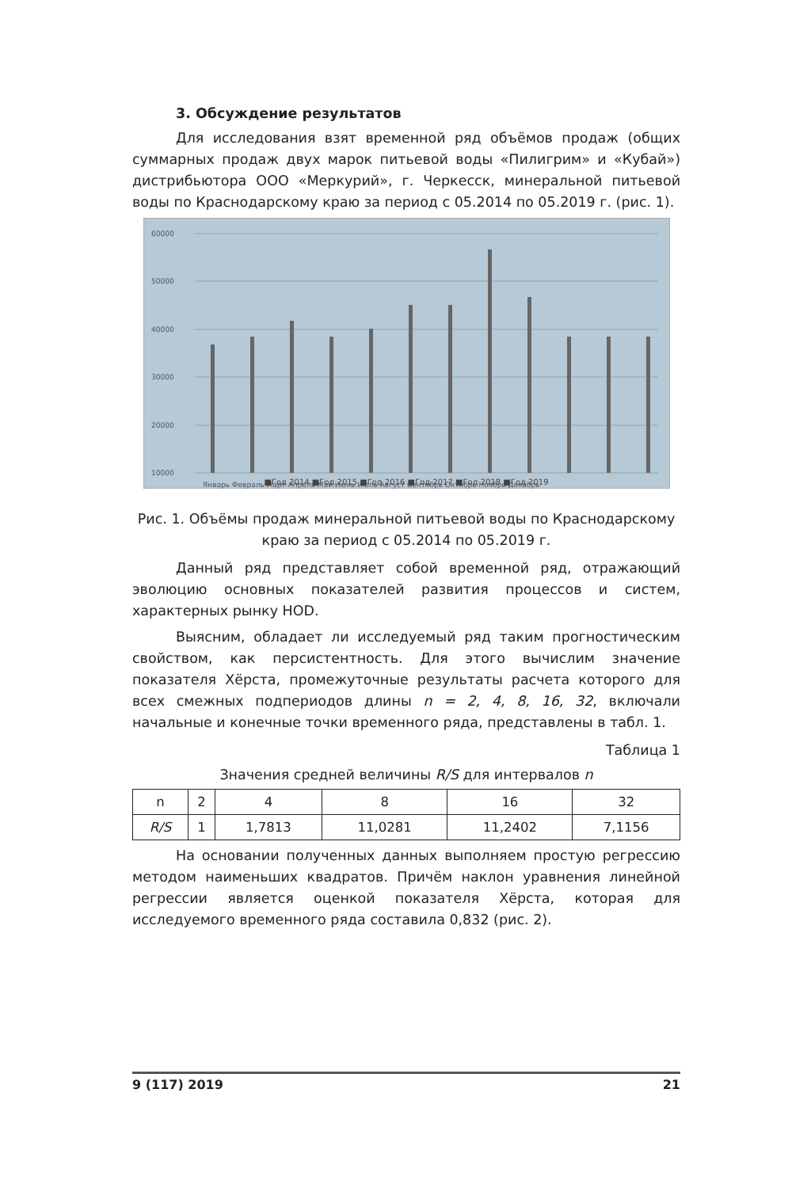3. Обсуждение результатов
Для исследования взят временной ряд объёмов продаж (общих суммарных продаж двух марок питьевой воды «Пилигрим» и «Кубай») дистрибьютора ООО «Меркурий», г. Черкесск, минеральной питьевой воды по Краснодарскому краю за период с 05.2014 по 05.2019 г. (рис. 1).
60000
50000
40000
30000
20000
10000
Январь Февраль Март Апрель Май Июнь Июль Август Сентябрь Октябрь Ноябрь Декабрь
■Год 2014 ■Год 2015 ■Год 2016 ■Год 2017 ■Год 2018 ■Год 2019
Рис. 1. Объёмы продаж минеральной питьевой воды по Краснодарскому краю за период с 05.2014 по 05.2019 г.
Данный ряд представляет собой временной ряд, отражающий эволюцию основных показателей развития процессов и систем, характерных рынку НОD.
Выясним, обладает ли исследуемый ряд таким прогностическим свойством, как персистентность. Для этого вычислим значение показателя Хёрста, промежуточные результаты расчета которого для всех смежных подпериодов длины n = 2, 4, 8, 16, 32, включали начальные и конечные точки временного ряда, представлены в табл. 1.
Таблица 1
Значения средней величины R/S для интервалов n
| n | 2 | 4 | 8 | 16 | 32 |
| R/S | 1 | 1,7813 | 11,0281 | 11,2402 | 7,1156 |
На основании полученных данных выполняем простую регрессию методом наименьших квадратов. Причём наклон уравнения линейной регрессии является оценкой показателя Хёрста, которая для исследуемого временного ряда составила 0,832 (рис. 2).
9 (117) 2019 21